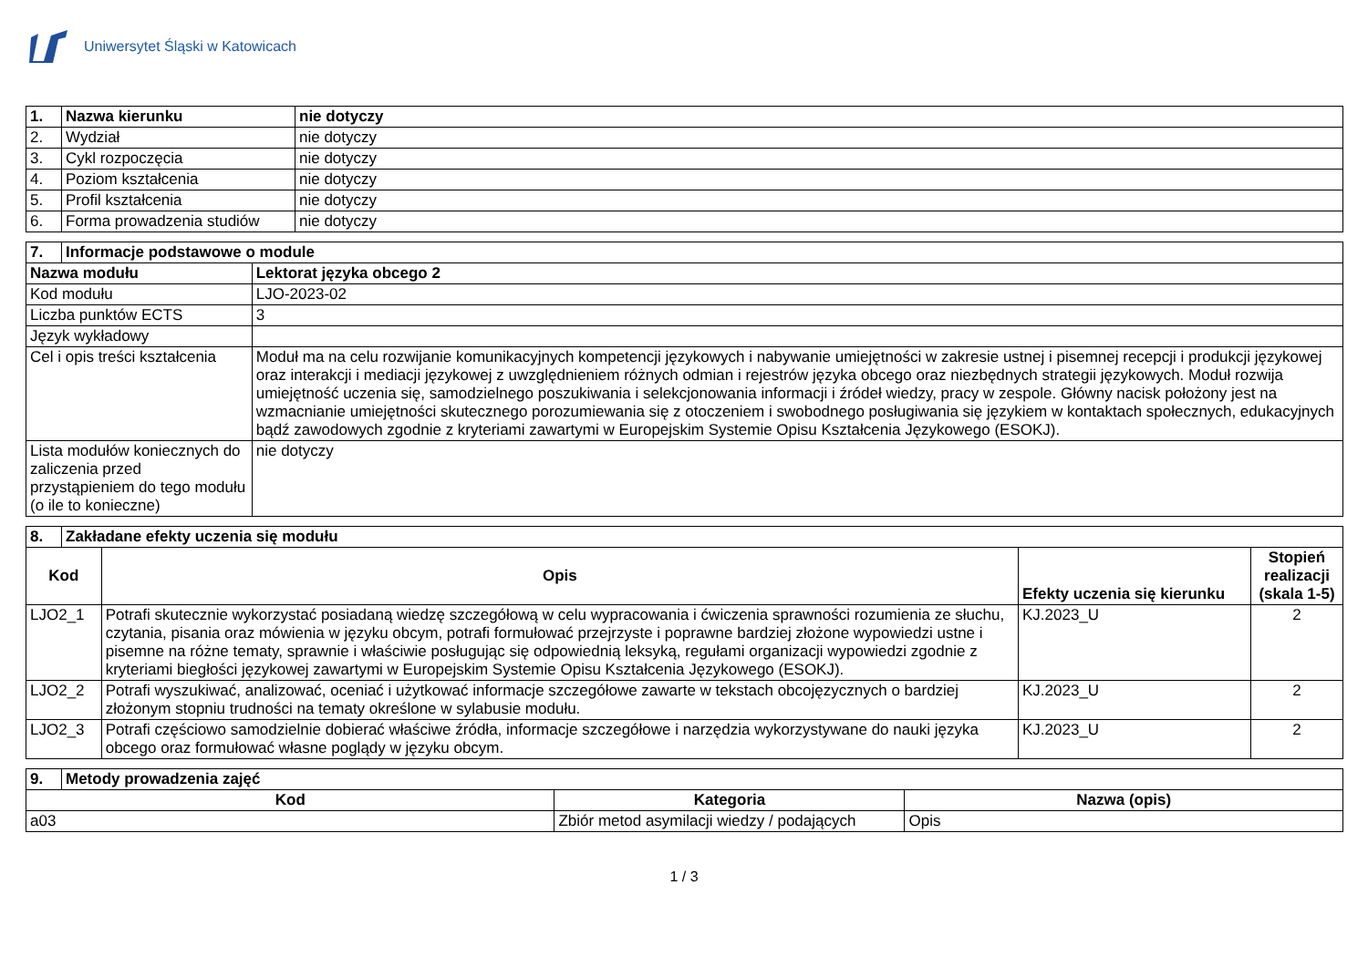Uniwersytet Śląski w Katowicach
| 1. | Nazwa kierunku | nie dotyczy |
| --- | --- | --- |
| 2. | Wydział | nie dotyczy |
| 3. | Cykl rozpoczęcia | nie dotyczy |
| 4. | Poziom kształcenia | nie dotyczy |
| 5. | Profil kształcenia | nie dotyczy |
| 6. | Forma prowadzenia studiów | nie dotyczy |
| 7. | Informacje podstawowe o module | |
| --- | --- | --- |
| Nazwa modułu | | Lektorat języka obcego 2 |
| Kod modułu | | LJO-2023-02 |
| Liczba punktów ECTS | | 3 |
| Język wykładowy | | |
| Cel i opis treści kształcenia | | Moduł ma na celu rozwijanie komunikacyjnych kompetencji językowych i nabywanie umiejętności w zakresie ustnej i pisemnej recepcji i produkcji językowej oraz interakcji i mediacji językowej z uwzględnieniem różnych odmian i rejestrów języka obcego oraz niezbędnych strategii językowych. Moduł rozwija umiejętność uczenia się, samodzielnego poszukiwania i selekcjonowania informacji i źródeł wiedzy, pracy w zespole. Główny nacisk położony jest na wzmacnianie umiejętności skutecznego porozumiewania się z otoczeniem i swobodnego posługiwania się językiem w kontaktach społecznych, edukacyjnych bądź zawodowych zgodnie z kryteriami zawartymi w Europejskim Systemie Opisu Kształcenia Językowego (ESOKJ). |
| Lista modułów koniecznych do zaliczenia przed przystąpieniem do tego modułu (o ile to konieczne) | | nie dotyczy |
| 8. | Zakładane efekty uczenia się modułu | | | |
| --- | --- | --- | --- | --- |
| Kod | | Opis | Efekty uczenia się kierunku | Stopień realizacji (skala 1-5) |
| LJO2_1 | | Potrafi skutecznie wykorzystać posiadaną wiedzę szczegółową w celu wypracowania i ćwiczenia sprawności rozumienia ze słuchu, czytania, pisania oraz mówienia w języku obcym, potrafi formułować przejrzyste i poprawne bardziej złożone wypowiedzi ustne i pisemne na różne tematy, sprawnie i właściwie posługując się odpowiednią leksyką, regułami organizacji wypowiedzi zgodnie z kryteriami biegłości językowej zawartymi w Europejskim Systemie Opisu Kształcenia Językowego (ESOKJ). | KJ.2023_U | 2 |
| LJO2_2 | | Potrafi wyszukiwać, analizować, oceniać i użytkować informacje szczegółowe zawarte w tekstach obcojęzycznych o bardziej złożonym stopniu trudności na tematy określone w sylabusie modułu. | KJ.2023_U | 2 |
| LJO2_3 | | Potrafi częściowo samodzielnie dobierać właściwe źródła, informacje szczegółowe i narzędzia wykorzystywane do nauki języka obcego oraz formułować własne poglądy w języku obcym. | KJ.2023_U | 2 |
| 9. | Metody prowadzenia zajęć | | |
| --- | --- | --- | --- |
| Kod | | Kategoria | Nazwa (opis) |
| a03 | | Zbiór metod asymilacji wiedzy / podających | Opis |
1 / 3